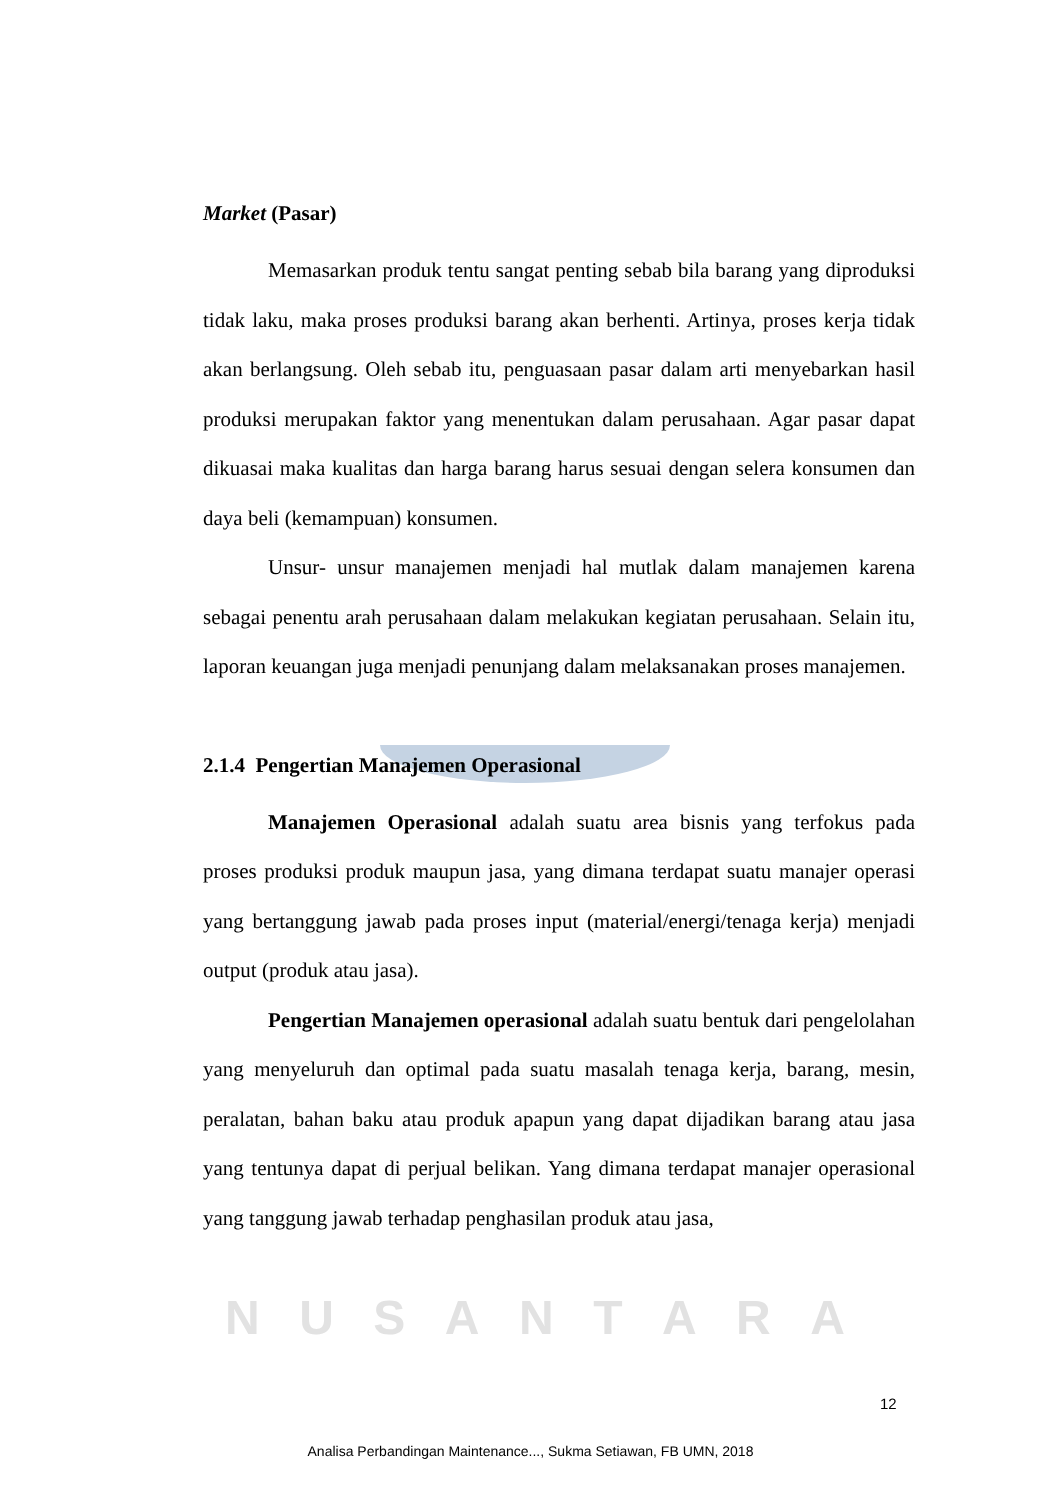Market (Pasar)
Memasarkan produk tentu sangat penting sebab bila barang yang diproduksi tidak laku, maka proses produksi barang akan berhenti. Artinya, proses kerja tidak akan berlangsung. Oleh sebab itu, penguasaan pasar dalam arti menyebarkan hasil produksi merupakan faktor yang menentukan dalam perusahaan. Agar pasar dapat dikuasai maka kualitas dan harga barang harus sesuai dengan selera konsumen dan daya beli (kemampuan) konsumen.
Unsur- unsur manajemen menjadi hal mutlak dalam manajemen karena sebagai penentu arah perusahaan dalam melakukan kegiatan perusahaan. Selain itu, laporan keuangan juga menjadi penunjang dalam melaksanakan proses manajemen.
2.1.4 Pengertian Manajemen Operasional
Manajemen Operasional adalah suatu area bisnis yang terfokus pada proses produksi produk maupun jasa, yang dimana terdapat suatu manajer operasi yang bertanggung jawab pada proses input (material/energi/tenaga kerja) menjadi output (produk atau jasa).
Pengertian Manajemen operasional adalah suatu bentuk dari pengelolahan yang menyeluruh dan optimal pada suatu masalah tenaga kerja, barang, mesin, peralatan, bahan baku atau produk apapun yang dapat dijadikan barang atau jasa yang tentunya dapat di perjual belikan. Yang dimana terdapat manajer operasional yang tanggung jawab terhadap penghasilan produk atau jasa,
NUSANTARA
12
Analisa Perbandingan Maintenance..., Sukma Setiawan, FB UMN, 2018